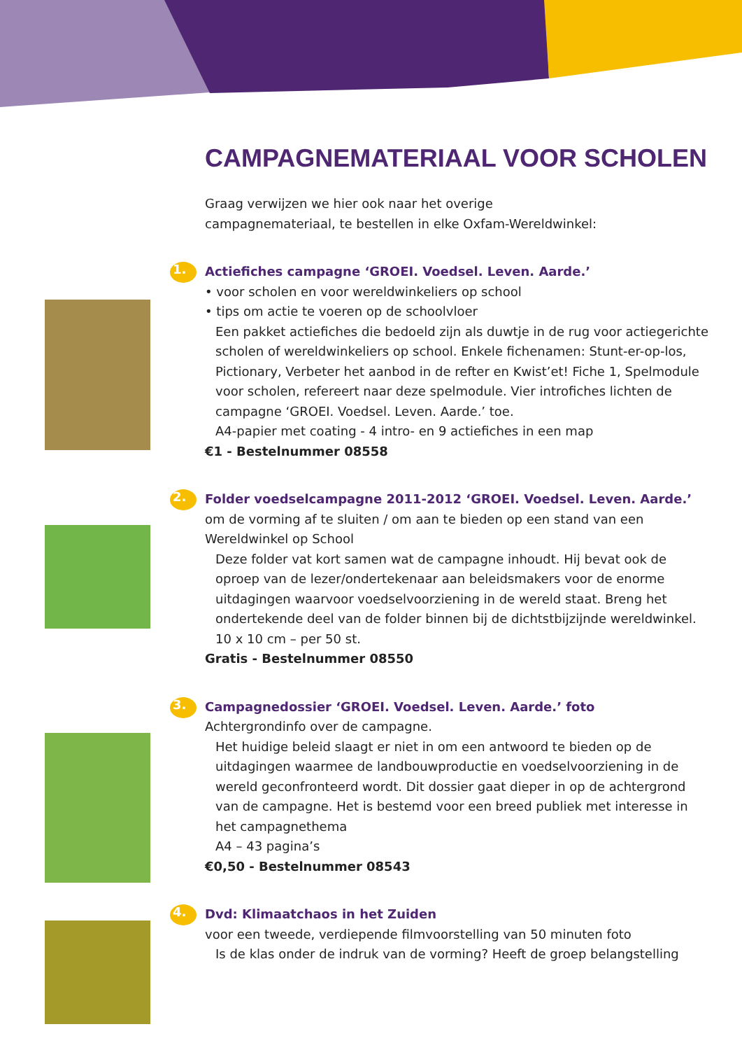CAMPAGNEMATERIAAL VOOR SCHOLEN
Graag verwijzen we hier ook naar het overige
campagnemateriaal, te bestellen in elke Oxfam-Wereldwinkel:
1.
Actiefiches campagne ‘GROEI. Voedsel. Leven. Aarde.’
• voor scholen en voor wereldwinkeliers op school
• tips om actie te voeren op de schoolvloer
Een pakket actiefiches die bedoeld zijn als duwtje in de rug voor actiegerichte scholen of wereldwinkeliers op school. Enkele fichenamen: Stunt-er-op-los, Pictionary, Verbeter het aanbod in de refter en Kwist’et! Fiche 1, Spelmodule voor scholen, refereert naar deze spelmodule. Vier introfiches lichten de campagne ‘GROEI. Voedsel. Leven. Aarde.’ toe.
A4-papier met coating - 4 intro- en 9 actiefiches in een map
€1 - Bestelnummer 08558
2.
Folder voedselcampagne 2011-2012 ‘GROEI. Voedsel. Leven. Aarde.’
om de vorming af te sluiten / om aan te bieden op een stand van een Wereldwinkel op School
Deze folder vat kort samen wat de campagne inhoudt. Hij bevat ook de oproep van de lezer/ondertekenaar aan beleidsmakers voor de enorme uitdagingen waarvoor voedselvoorziening in de wereld staat. Breng het ondertekende deel van de folder binnen bij de dichtstbijzijnde wereldwinkel.
10 x 10 cm – per 50 st.
Gratis - Bestelnummer 08550
3.
Campagnedossier ‘GROEI. Voedsel. Leven. Aarde.’ foto
Achtergrondinfo over de campagne.
Het huidige beleid slaagt er niet in om een antwoord te bieden op de uitdagingen waarmee de landbouwproductie en voedselvoorziening in de wereld geconfronteerd wordt. Dit dossier gaat dieper in op de achtergrond van de campagne. Het is bestemd voor een breed publiek met interesse in het campagnethema
A4 – 43 pagina’s
€0,50 - Bestelnummer 08543
4.
Dvd: Klimaatchaos in het Zuiden
voor een tweede, verdiepende filmvoorstelling van 50 minuten foto
Is de klas onder de indruk van de vorming? Heeft de groep belangstelling